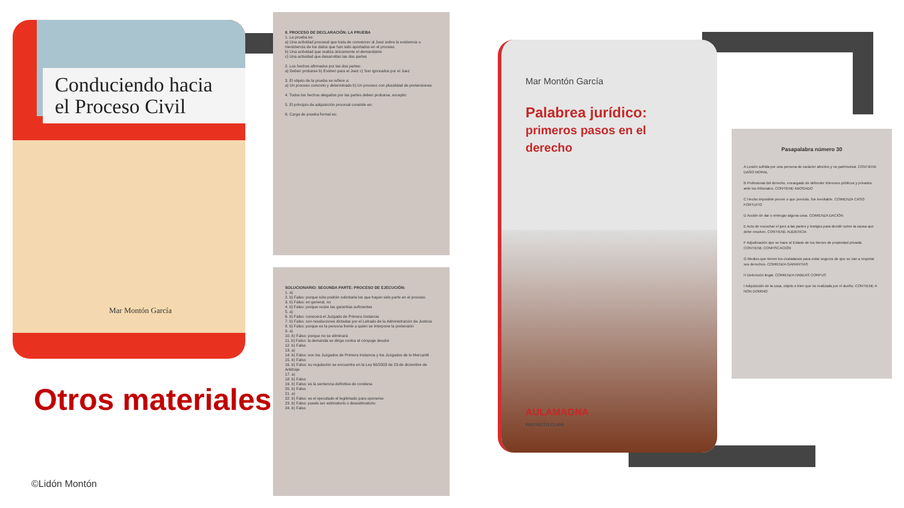Conduciendo hacia
el Proceso Civil
Mar Montón García
II. PROCESO DE DECLARACIÓN: LA PRUEBA
1. La prueba es:
a) Una actividad procesal que trata de convencer al Juez sobre la existencia o inexistencia de los datos que han sido aportados en el proceso
b) Una actividad que realiza únicamente el demandante
c) Una actividad que desarrollan las dos partes
2. Los hechos afirmados por las dos partes:
a) Deben probarse b) Existen para el Juez c) Son ignorados por el Juez
3. El objeto de la prueba se refiere a:
a) Un proceso concreto y determinado b) Un proceso con pluralidad de pretensiones
4. Todos los hechos alegados por las partes deben probarse, excepto:
5. El principio de adquisición procesal consiste en:
6. Carga de prueba formal es:
SOLUCIONARIO: SEGUNDA PARTE: PROCESO DE EJECUCIÓN:
1. a)
2. b) Falso: porque sólo podrán solicitarla los que hayan sido parte en el proceso
3. b) Falso: en general, no
4. b) Falso: porque reúne las garantías suficientes
5. a)
6. b) Falso: conocerá el Juzgado de Primera Instancia
7. b) Falso: son resoluciones dictadas por el Letrado de la Administración de Justicia
8. b) Falso: porque es la persona frente a quien se interpone la pretensión
9. a)
10. b) Falso: porque no se eliminará
11. b) Falso: la demanda se dirige contra el cónyuge deudor
12. b) Falso
13. a)
14. b) Falso: son los Juzgados de Primera Instancia y los Juzgados de lo Mercantil
15. b) Falso
16. b) Falso: su regulación se encuentra en la Ley 60/2003 de 23 de diciembre de Arbitraje
17. a)
18. b) Falso
19. b) Falso: es la sentencia definitiva de condena
20. b) Falso
21. a)
22. b) Falso: es el ejecutado el legitimado para oponerse
23. b) Falso: puede ser estimatorio o desestimatorio
24. b) Falso
Mar Montón García
Palabrea jurídico:
primeros pasos en el derecho
AULAMAGNA
PROYECTO CLAVE
Pasapalabra número 30
A Lesión sufrida por una persona de carácter afectivo y no patrimonial. CONTIENE DAÑO MORAL
B Profesional del derecho, encargado de defender intereses públicos y privados ante los tribunales. CONTIENE ABOGADO
C Hecho imposible prever o que previsto, fue inevitable. COMIENZA CASO FORTUITO
D Acción de dar o entregar alguna cosa. COMIENZA DACIÓN
E Acto de escuchar el juez a las partes y testigos para decidir sobre la causa que debe resolver. CONTIENE AUDIENCIA
F Adjudicación que se hace al Estado de los bienes de propiedad privada. CONTIENE CONFISCACIÓN
G Medios que tienen los ciudadanos para estar seguros de que se van a respetar sus derechos. COMIENZA GARANTÍAS
H Detención ilegal. COMIENZA HABEAS CORPUS
I Adquisición de la cosa, objeto o bien que no realizada por el dueño. CONTIENE A NON DOMINO
Otros materiales
©Lidón Montón